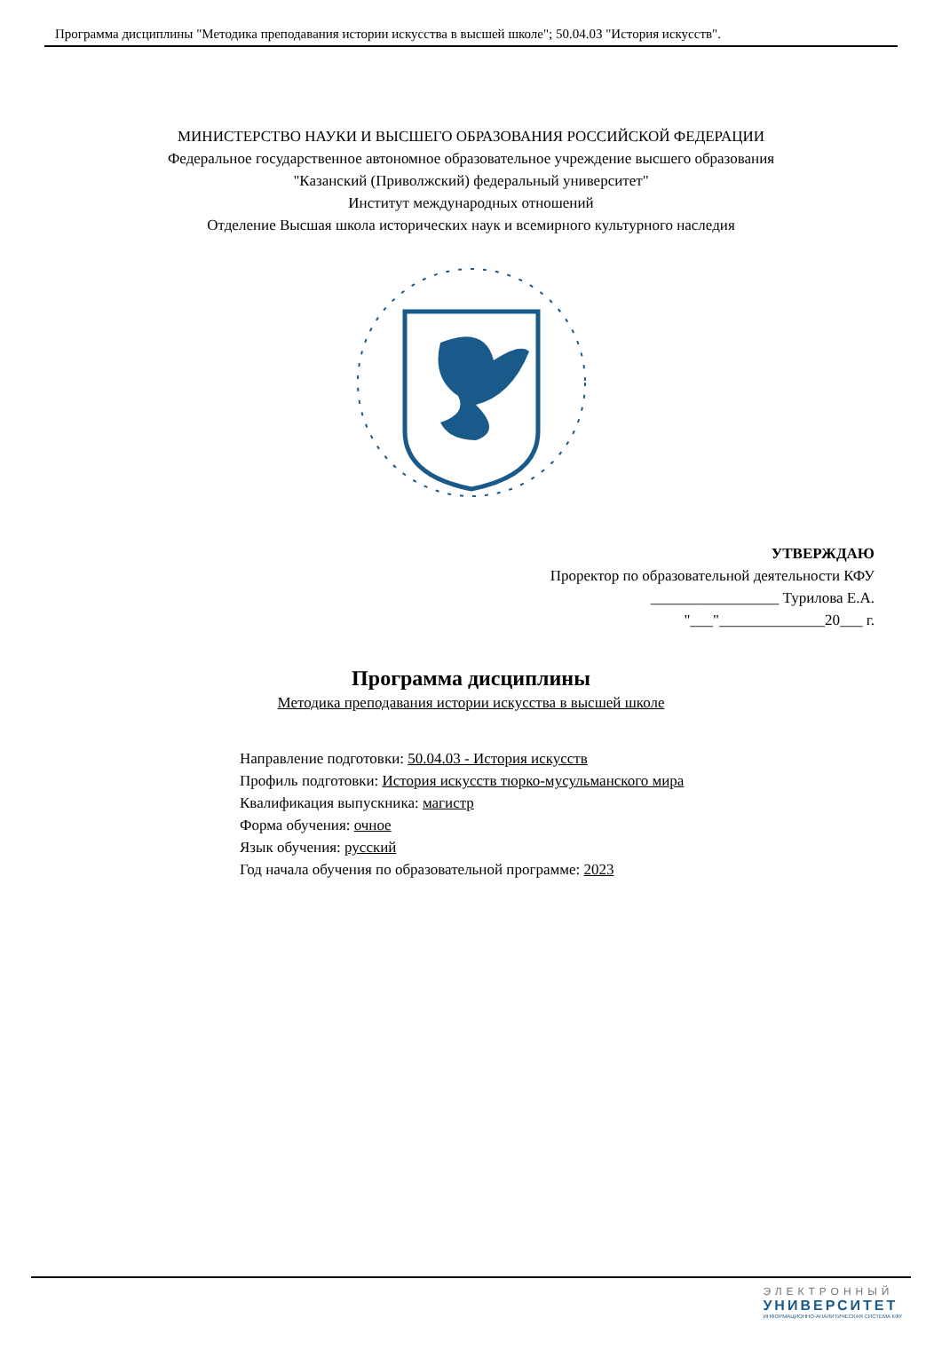Программа дисциплины "Методика преподавания истории искусства в высшей школе"; 50.04.03 "История искусств".
МИНИСТЕРСТВО НАУКИ И ВЫСШЕГО ОБРАЗОВАНИЯ РОССИЙСКОЙ ФЕДЕРАЦИИ
Федеральное государственное автономное образовательное учреждение высшего образования
"Казанский (Приволжский) федеральный университет"
Институт международных отношений
Отделение Высшая школа исторических наук и всемирного культурного наследия
УТВЕРЖДАЮ
Проректор по образовательной деятельности КФУ
_________________ Турилова Е.А.
"___"______________20___ г.
Программа дисциплины
Методика преподавания истории искусства в высшей школе
Направление подготовки: 50.04.03 - История искусств
Профиль подготовки: История искусств тюрко-мусульманского мира
Квалификация выпускника: магистр
Форма обучения: очное
Язык обучения: русский
Год начала обучения по образовательной программе: 2023
ЭЛЕКТРОННЫЙ
УНИВЕРСИТЕТ
ИНФОРМАЦИОННО-АНАЛИТИЧЕСКАЯ СИСТЕМА КФУ